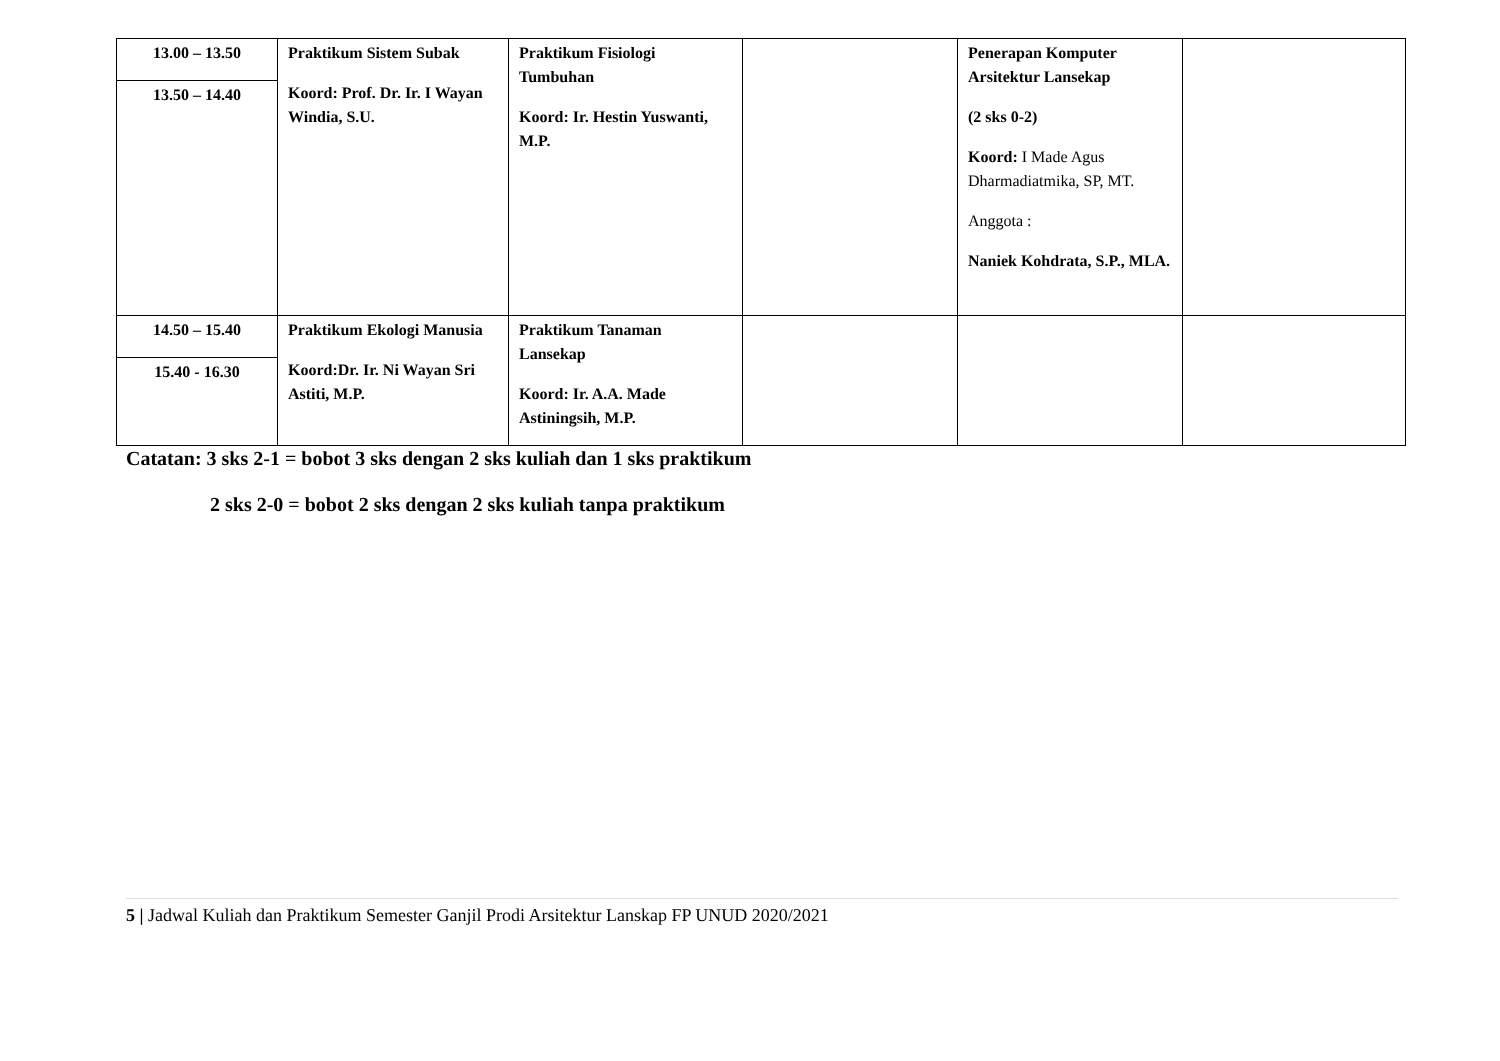| 13.00 – 13.50 | Praktikum Sistem Subak Koord: Prof. Dr. Ir. I Wayan Windia, S.U. | Praktikum Fisiologi Tumbuhan Koord: Ir. Hestin Yuswanti, M.P. | | Penerapan Komputer Arsitektur Lansekap (2 sks 0-2) Koord: I Made Agus Dharmadiatmika, SP, MT. Anggota : Naniek Kohdrata, S.P., MLA. | |
| 13.50 – 14.40 | | | | | |
| 14.50 – 15.40 | Praktikum Ekologi Manusia Koord:Dr. Ir. Ni Wayan Sri Astiti, M.P. | Praktikum Tanaman Lansekap Koord: Ir. A.A. Made Astiningsih, M.P. | | | |
| 15.40 - 16.30 | | | | | |
Catatan: 3 sks 2-1 = bobot 3 sks dengan 2 sks kuliah dan 1 sks praktikum
2 sks 2-0 = bobot 2 sks dengan 2 sks kuliah tanpa praktikum
5 | Jadwal Kuliah dan Praktikum Semester Ganjil Prodi Arsitektur Lanskap FP UNUD 2020/2021